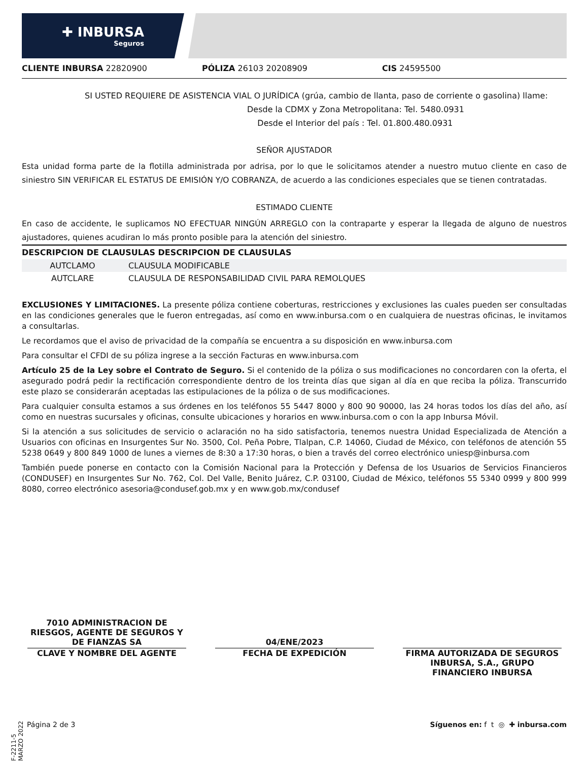✚ INBURSA
Seguros
CLIENTE INBURSA 22820900 PÓLIZA 26103 20208909 CIS 24595500
SI USTED REQUIERE DE ASISTENCIA VIAL O JURÍDICA (grúa, cambio de llanta, paso de corriente o gasolina) llame:
Desde la CDMX y Zona Metropolitana: Tel. 5480.0931
Desde el Interior del país : Tel. 01.800.480.0931
SEÑOR AJUSTADOR
Esta unidad forma parte de la flotilla administrada por adrisa, por lo que le solicitamos atender a nuestro mutuo cliente en caso de siniestro SIN VERIFICAR EL ESTATUS DE EMISIÓN Y/O COBRANZA, de acuerdo a las condiciones especiales que se tienen contratadas.
ESTIMADO CLIENTE
En caso de accidente, le suplicamos NO EFECTUAR NINGÚN ARREGLO con la contraparte y esperar la llegada de alguno de nuestros ajustadores, quienes acudiran lo más pronto posible para la atención del siniestro.
DESCRIPCION DE CLAUSULAS DESCRIPCION DE CLAUSULAS
| AUTCLAMO | CLAUSULA MODIFICABLE |
| AUTCLARE | CLAUSULA DE RESPONSABILIDAD CIVIL PARA REMOLQUES |
EXCLUSIONES Y LIMITACIONES. La presente póliza contiene coberturas, restricciones y exclusiones las cuales pueden ser consultadas en las condiciones generales que le fueron entregadas, así como en www.inbursa.com o en cualquiera de nuestras oficinas, le invitamos a consultarlas.
Le recordamos que el aviso de privacidad de la compañía se encuentra a su disposición en www.inbursa.com
Para consultar el CFDI de su póliza ingrese a la sección Facturas en www.inbursa.com
Artículo 25 de la Ley sobre el Contrato de Seguro. Si el contenido de la póliza o sus modificaciones no concordaren con la oferta, el asegurado podrá pedir la rectificación correspondiente dentro de los treinta días que sigan al día en que reciba la póliza. Transcurrido este plazo se considerarán aceptadas las estipulaciones de la póliza o de sus modificaciones.
Para cualquier consulta estamos a sus órdenes en los teléfonos 55 5447 8000 y 800 90 90000, las 24 horas todos los días del año, así como en nuestras sucursales y oficinas, consulte ubicaciones y horarios en www.inbursa.com o con la app Inbursa Móvil.
Si la atención a sus solicitudes de servicio o aclaración no ha sido satisfactoria, tenemos nuestra Unidad Especializada de Atención a Usuarios con oficinas en Insurgentes Sur No. 3500, Col. Peña Pobre, Tlalpan, C.P. 14060, Ciudad de México, con teléfonos de atención 55 5238 0649 y 800 849 1000 de lunes a viernes de 8:30 a 17:30 horas, o bien a través del correo electrónico uniesp@inbursa.com
También puede ponerse en contacto con la Comisión Nacional para la Protección y Defensa de los Usuarios de Servicios Financieros (CONDUSEF) en Insurgentes Sur No. 762, Col. Del Valle, Benito Juárez, C.P. 03100, Ciudad de México, teléfonos 55 5340 0999 y 800 999 8080, correo electrónico asesoria@condusef.gob.mx y en www.gob.mx/condusef
7010 ADMINISTRACION DE RIESGOS, AGENTE DE SEGUROS Y DE FIANZAS SA
CLAVE Y NOMBRE DEL AGENTE
04/ENE/2023
FECHA DE EXPEDICIÓN
FIRMA AUTORIZADA DE SEGUROS INBURSA, S.A., GRUPO FINANCIERO INBURSA
F-2211-5 MARZO 2022
Página 2 de 3 Síguenos en: f t ◎ ✚ inbursa.com